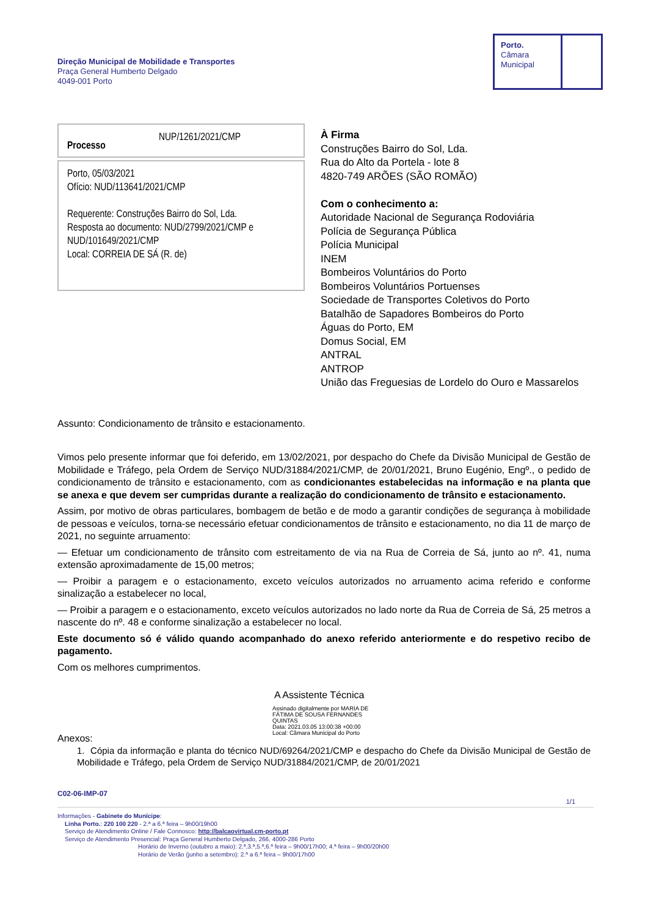Direção Municipal de Mobilidade e Transportes
Praça General Humberto Delgado
4049-001 Porto
Porto.
Câmara
Municipal
Processo NUP/1261/2021/CMP
Porto, 05/03/2021
Ofício: NUD/113641/2021/CMP
Requerente: Construções Bairro do Sol, Lda.
Resposta ao documento: NUD/2799/2021/CMP e NUD/101649/2021/CMP
Local: CORREIA DE SÁ (R. de)
À Firma
Construções Bairro do Sol, Lda.
Rua do Alto da Portela - lote 8
4820-749 ARÕES (SÃO ROMÃO)
Com o conhecimento a:
Autoridade Nacional de Segurança Rodoviária
Polícia de Segurança Pública
Polícia Municipal
INEM
Bombeiros Voluntários do Porto
Bombeiros Voluntários Portuenses
Sociedade de Transportes Coletivos do Porto
Batalhão de Sapadores Bombeiros do Porto
Águas do Porto, EM
Domus Social, EM
ANTRAL
ANTROP
União das Freguesias de Lordelo do Ouro e Massarelos
Assunto: Condicionamento de trânsito e estacionamento.
Vimos pelo presente informar que foi deferido, em 13/02/2021, por despacho do Chefe da Divisão Municipal de Gestão de Mobilidade e Tráfego, pela Ordem de Serviço NUD/31884/2021/CMP, de 20/01/2021, Bruno Eugénio, Engº., o pedido de condicionamento de trânsito e estacionamento, com as condicionantes estabelecidas na informação e na planta que se anexa e que devem ser cumpridas durante a realização do condicionamento de trânsito e estacionamento.
Assim, por motivo de obras particulares, bombagem de betão e de modo a garantir condições de segurança à mobilidade de pessoas e veículos, torna-se necessário efetuar condicionamentos de trânsito e estacionamento, no dia 11 de março de 2021, no seguinte arruamento:
— Efetuar um condicionamento de trânsito com estreitamento de via na Rua de Correia de Sá, junto ao nº. 41, numa extensão aproximadamente de 15,00 metros;
— Proibir a paragem e o estacionamento, exceto veículos autorizados no arruamento acima referido e conforme sinalização a estabelecer no local,
— Proibir a paragem e o estacionamento, exceto veículos autorizados no lado norte da Rua de Correia de Sá, 25 metros a nascente do nº. 48 e conforme sinalização a estabelecer no local.
Este documento só é válido quando acompanhado do anexo referido anteriormente e do respetivo recibo de pagamento.
Com os melhores cumprimentos.
A Assistente Técnica
Assinado digitalmente por MARIA DE FÁTIMA DE SOUSA FERNANDES QUINTAS
Data: 2021.03.05 13:00:38 +00:00
Local: Câmara Municipal do Porto
Anexos:
1. Cópia da informação e planta do técnico NUD/69264/2021/CMP e despacho do Chefe da Divisão Municipal de Gestão de Mobilidade e Tráfego, pela Ordem de Serviço NUD/31884/2021/CMP, de 20/01/2021
C02-06-IMP-07
1/1
Informações - Gabinete do Munícipe:
Linha Porto.: 220 100 220 - 2.ª a 6.ª feira – 9h00/19h00
Serviço de Atendimento Online / Fale Connosco: http://balcaovirtual.cm-porto.pt
Serviço de Atendimento Presencial: Praça General Humberto Delgado, 266, 4000-286 Porto
Horário de Inverno (outubro a maio): 2.ª,3.ª,5.ª,6.ª feira – 9h00/17h00; 4.ª feira – 9h00/20h00
Horário de Verão (junho a setembro): 2.ª a 6.ª feira – 9h00/17h00